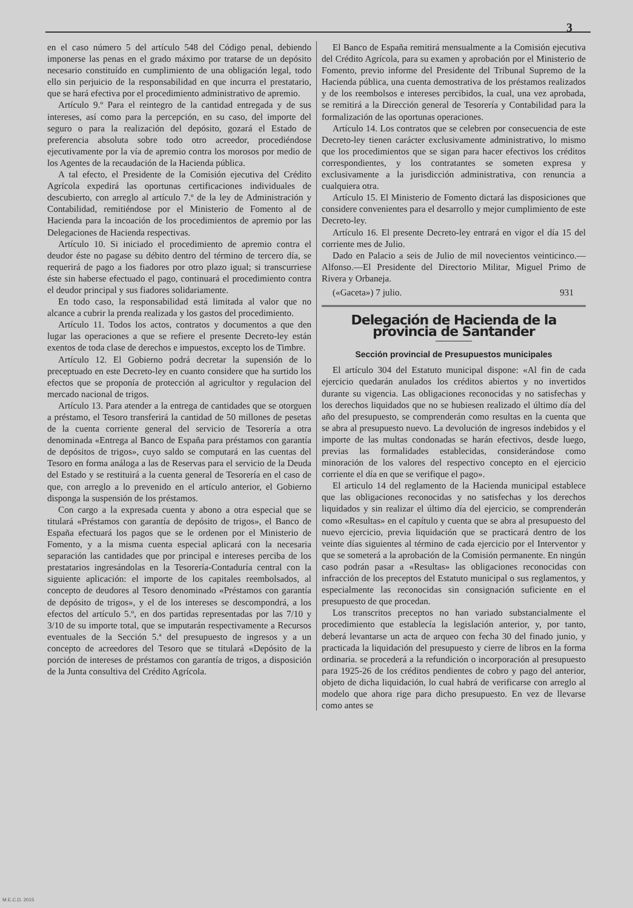3
en el caso número 5 del artículo 548 del Código penal, debiendo imponerse las penas en el grado máximo por tratarse de un depósito necesario constituído en cumplimiento de una obligación legal, todo ello sin perjuicio de la responsabilidad en que incurra el prestatario, que se hará efectiva por el procedimiento administrativo de apremio.
Artículo 9.º Para el reintegro de la cantidad entregada y de sus intereses, así como para la percepción, en su caso, del importe del seguro o para la realización del depósito, gozará el Estado de preferencia absoluta sobre todo otro acreedor, procediéndose ejecutivamente por la vía de apremio contra los morosos por medio de los Agentes de la recaudación de la Hacienda pública.
A tal efecto, el Presidente de la Comisión ejecutiva del Crédito Agrícola expedirá las oportunas certificaciones individuales de descubierto, con arreglo al artículo 7.º de la ley de Administración y Contabilidad, remitiéndose por el Ministerio de Fomento al de Hacienda para la incoación de los procedimientos de apremio por las Delegaciones de Hacienda respectivas.
Artículo 10. Si iniciado el procedimiento de apremio contra el deudor éste no pagase su débito dentro del término de tercero día, se requerirá de pago a los fiadores por otro plazo igual; si transcurriese éste sin haberse efectuado el pago, continuará el procedimiento contra el deudor principal y sus fiadores solidariamente.
En todo caso, la responsabilidad está limitada al valor que no alcance a cubrir la prenda realizada y los gastos del procedimiento.
Artículo 11. Todos los actos, contratos y documentos a que den lugar las operaciones a que se refiere el presente Decreto-ley están exentos de toda clase de derechos e impuestos, excepto los de Timbre.
Artículo 12. El Gobierno podrá decretar la supensión de lo preceptuado en este Decreto-ley en cuanto considere que ha surtido los efectos que se proponía de protección al agricultor y regulacion del mercado nacional de trigos.
Artículo 13. Para atender a la entrega de cantidades que se otorguen a préstamo, el Tesoro transferirá la cantidad de 50 millones de pesetas de la cuenta corriente general del servicio de Tesorería a otra denominada «Entrega al Banco de España para préstamos con garantía de depósitos de trigos», cuyo saldo se computará en las cuentas del Tesoro en forma análoga a las de Reservas para el servicio de la Deuda del Estado y se restituirá a la cuenta general de Tesorería en el caso de que, con arreglo a lo prevenido en el artículo anterior, el Gobierno disponga la suspensión de los préstamos.
Con cargo a la expresada cuenta y abono a otra especial que se titulará «Préstamos con garantía de depósito de trigos», el Banco de España efectuará los pagos que se le ordenen por el Ministerio de Fomento, y a la misma cuenta especial aplicará con la necesaria separación las cantidades que por principal e intereses perciba de los prestatarios ingresándolas en la Tesorería-Contaduría central con la siguiente aplicación: el importe de los capitales reembolsados, al concepto de deudores al Tesoro denominado «Préstamos con garantía de depósito de trigos», y el de los intereses se descompondrá, a los efectos del artículo 5.º, en dos partidas representadas por las 7/10 y 3/10 de su importe total, que se imputarán respectivamente a Recursos eventuales de la Sección 5.ª del presupuesto de ingresos y a un concepto de acreedores del Tesoro que se titulará «Depósito de la porción de intereses de préstamos con garantía de trigos, a disposición de la Junta consultiva del Crédito Agrícola.
El Banco de España remitirá mensualmente a la Comisión ejecutiva del Crédito Agrícola, para su examen y aprobación por el Ministerio de Fomento, previo informe del Presidente del Tribunal Supremo de la Hacienda pública, una cuenta demostrativa de los préstamos realizados y de los reembolsos e intereses percibidos, la cual, una vez aprobada, se remitirá a la Dirección general de Tesorería y Contabilidad para la formalización de las oportunas operaciones.
Artículo 14. Los contratos que se celebren por consecuencia de este Decreto-ley tienen carácter exclusivamente administrativo, lo mismo que los procedimientos que se sigan para hacer efectivos los créditos correspondientes, y los contratantes se someten expresa y exclusivamente a la jurisdicción administrativa, con renuncia a cualquiera otra.
Artículo 15. El Ministerio de Fomento dictará las disposiciones que considere convenientes para el desarrollo y mejor cumplimiento de este Decreto-ley.
Artículo 16. El presente Decreto-ley entrará en vigor el día 15 del corriente mes de Julio.
Dado en Palacio a seis de Julio de mil novecientos veinticinco.—Alfonso.—El Presidente del Directorio Militar, Miguel Primo de Rivera y Orbaneja.
(«Gaceta») 7 julio. 931
Delegación de Hacienda de la provincia de Santander
Sección provincial de Presupuestos municipales
El artículo 304 del Estatuto municipal dispone: «Al fin de cada ejercicio quedarán anulados los créditos abiertos y no invertidos durante su vigencia. Las obligaciones reconocidas y no satisfechas y los derechos liquidados que no se hubiesen realizado el último día del año del presupuesto, se comprenderán como resultas en la cuenta que se abra al presupuesto nuevo. La devolución de ingresos indebidos y el importe de las multas condonadas se harán efectivos, desde luego, previas las formalidades establecidas, considerándose como minoración de los valores del respectivo concepto en el ejercicio corriente el día en que se verifique el pago».
El articulo 14 del reglamento de la Hacienda municipal establece que las obligaciones reconocidas y no satisfechas y los derechos liquidados y sin realizar el último día del ejercicio, se comprenderán como «Resultas» en el capítulo y cuenta que se abra al presupuesto del nuevo ejercicio, previa liquidación que se practicará dentro de los veinte días siguientes al término de cada ejercicio por el Interventor y que se someterá a la aprobación de la Comisión permanente. En ningún caso podrán pasar a «Resultas» las obligaciones reconocidas con infracción de los preceptos del Estatuto municipal o sus reglamentos, y especialmente las reconocidas sin consignación suficiente en el presupuesto de que procedan.
Los transcritos preceptos no han variado substancialmente el procedimiento que establecía la legislación anterior, y, por tanto, deberá levantarse un acta de arqueo con fecha 30 del finado junio, y practicada la liquidación del presupuesto y cierre de libros en la forma ordinaria. se procederá a la refundición o incorporación al presupuesto para 1925-26 de los créditos pendientes de cobro y pago del anterior, objeto de dicha liquidación, lo cual habrá de verificarse con arreglo al modelo que ahora rige para dicho presupuesto. En vez de llevarse como antes se
M.E.C.D. 2015